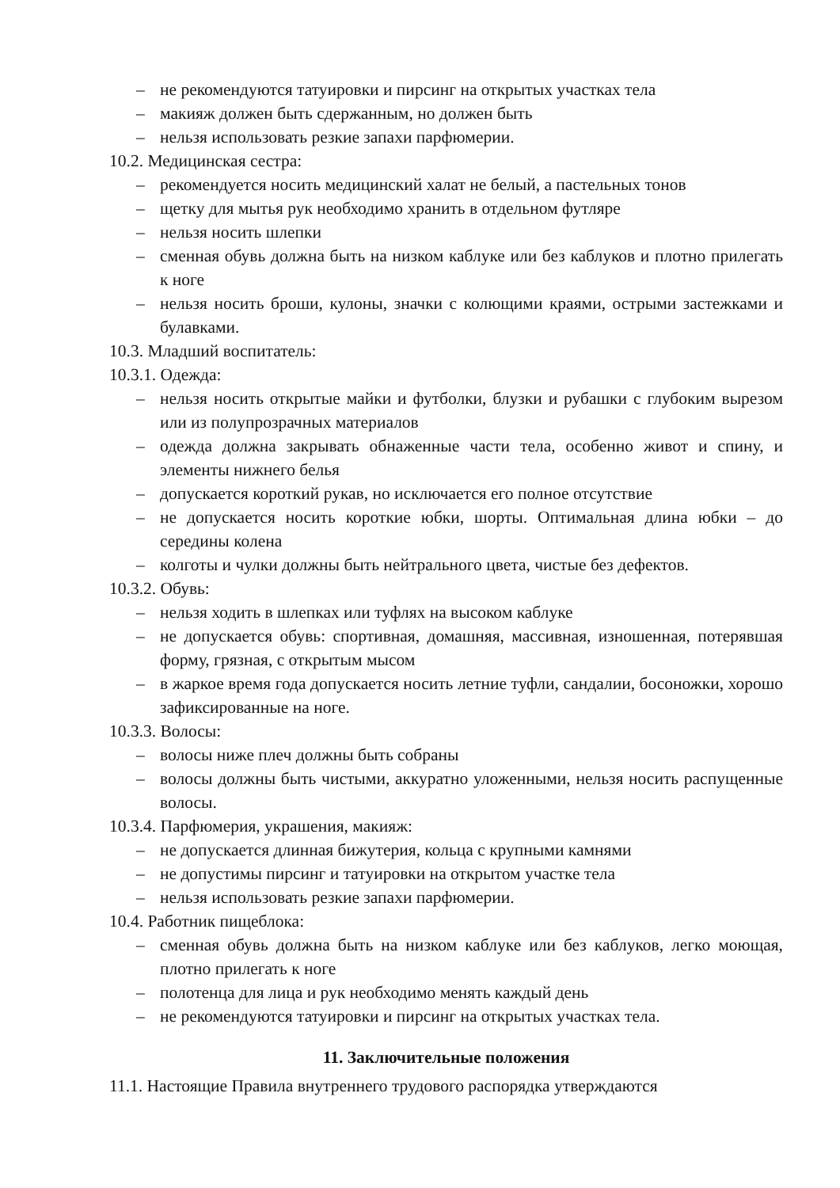– не рекомендуются татуировки и пирсинг на открытых участках тела
– макияж должен быть сдержанным, но должен быть
– нельзя использовать резкие запахи парфюмерии.
10.2. Медицинская сестра:
– рекомендуется носить медицинский халат не белый, а пастельных тонов
– щетку для мытья рук необходимо хранить в отдельном футляре
– нельзя носить шлепки
– сменная обувь должна быть на низком каблуке или без каблуков и плотно прилегать к ноге
– нельзя носить броши, кулоны, значки с колющими краями, острыми застежками и булавками.
10.3. Младший воспитатель:
10.3.1. Одежда:
– нельзя носить открытые майки и футболки, блузки и рубашки с глубоким вырезом или из полупрозрачных материалов
– одежда должна закрывать обнаженные части тела, особенно живот и спину, и элементы нижнего белья
– допускается короткий рукав, но исключается его полное отсутствие
– не допускается носить короткие юбки, шорты. Оптимальная длина юбки – до середины колена
– колготы и чулки должны быть нейтрального цвета, чистые без дефектов.
10.3.2. Обувь:
– нельзя ходить в шлепках или туфлях на высоком каблуке
– не допускается обувь: спортивная, домашняя, массивная, изношенная, потерявшая форму, грязная, с открытым мысом
– в жаркое время года допускается носить летние туфли, сандалии, босоножки, хорошо зафиксированные на ноге.
10.3.3. Волосы:
– волосы ниже плеч должны быть собраны
– волосы должны быть чистыми, аккуратно уложенными, нельзя носить распущенные волосы.
10.3.4. Парфюмерия, украшения, макияж:
– не допускается длинная бижутерия, кольца с крупными камнями
– не допустимы пирсинг и татуировки на открытом участке тела
– нельзя использовать резкие запахи парфюмерии.
10.4. Работник пищеблока:
– сменная обувь должна быть на низком каблуке или без каблуков, легко моющая, плотно прилегать к ноге
– полотенца для лица и рук необходимо менять каждый день
– не рекомендуются татуировки и пирсинг на открытых участках тела.
11. Заключительные положения
11.1. Настоящие Правила внутреннего трудового распорядка утверждаются